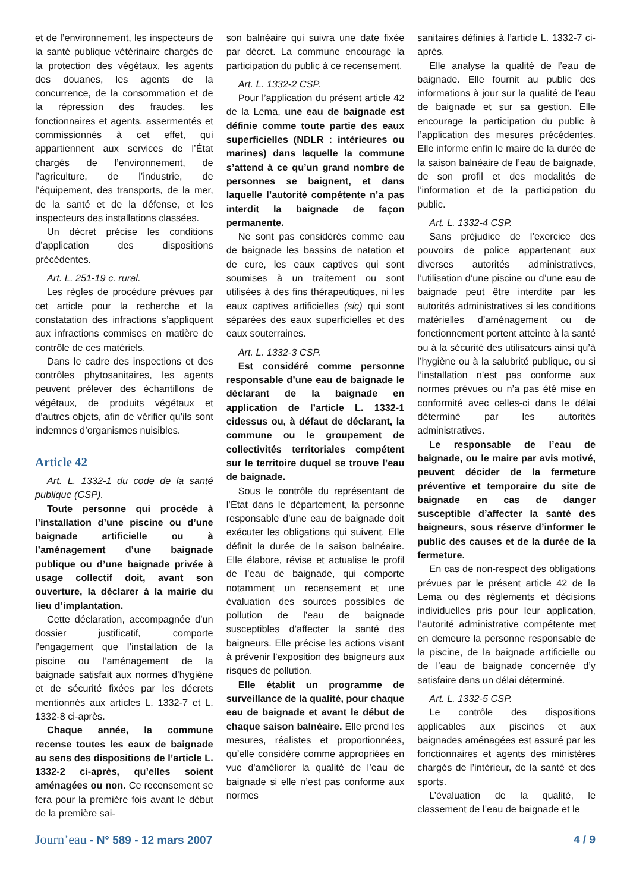et de l’environnement, les inspecteurs de la santé publique vétérinaire chargés de la protection des végétaux, les agents des douanes, les agents de la concurrence, de la consommation et de la répression des fraudes, les fonctionnaires et agents, assermentés et commissionnés à cet effet, qui appartiennent aux services de l’État chargés de l’environnement, de l’agriculture, de l’industrie, de l’équipement, des transports, de la mer, de la santé et de la défense, et les inspecteurs des installations classées.
Un décret précise les conditions d’application des dispositions précédentes.
Art. L. 251-19 c. rural.
Les règles de procédure prévues par cet article pour la recherche et la constatation des infractions s’appliquent aux infractions commises en matière de contrôle de ces matériels.
Dans le cadre des inspections et des contrôles phytosanitaires, les agents peuvent prélever des échantillons de végétaux, de produits végétaux et d’autres objets, afin de vérifier qu’ils sont indemnes d’organismes nuisibles.
Article 42
Art. L. 1332-1 du code de la santé publique (CSP).
Toute personne qui procède à l’installation d’une piscine ou d’une baignade artificielle ou à l’aménagement d’une baignade publique ou d’une baignade privée à usage collectif doit, avant son ouverture, la déclarer à la mairie du lieu d’implantation.
Cette déclaration, accompagnée d’un dossier justificatif, comporte l’engagement que l’installation de la piscine ou l’aménagement de la baignade satisfait aux normes d’hygiène et de sécurité fixées par les décrets mentionnés aux articles L. 1332-7 et L. 1332-8 ci-après.
Chaque année, la commune recense toutes les eaux de baignade au sens des dispositions de l’article L. 1332-2 ci-après, qu’elles soient aménagées ou non. Ce recensement se fera pour la première fois avant le début de la première sai-
son balnéaire qui suivra une date fixée par décret. La commune encourage la participation du public à ce recensement.
Art. L. 1332-2 CSP.
Pour l’application du présent article 42 de la Lema, une eau de baignade est définie comme toute partie des eaux superficielles (NDLR : intérieures ou marines) dans laquelle la commune s’attend à ce qu’un grand nombre de personnes se baignent, et dans laquelle l’autorité compétente n’a pas interdit la baignade de façon permanente.
Ne sont pas considérés comme eau de baignade les bassins de natation et de cure, les eaux captives qui sont soumises à un traitement ou sont utilisées à des fins thérapeutiques, ni les eaux captives artificielles (sic) qui sont séparées des eaux superficielles et des eaux souterraines.
Art. L. 1332-3 CSP.
Est considéré comme personne responsable d’une eau de baignade le déclarant de la baignade en application de l’article L. 1332-1 cidessus ou, à défaut de déclarant, la commune ou le groupement de collectivités territoriales compétent sur le territoire duquel se trouve l’eau de baignade.
Sous le contrôle du représentant de l’État dans le département, la personne responsable d’une eau de baignade doit exécuter les obligations qui suivent. Elle définit la durée de la saison balnéaire. Elle élabore, révise et actualise le profil de l’eau de baignade, qui comporte notamment un recensement et une évaluation des sources possibles de pollution de l’eau de baignade susceptibles d’affecter la santé des baigneurs. Elle précise les actions visant à prévenir l’exposition des baigneurs aux risques de pollution.
Elle établit un programme de surveillance de la qualité, pour chaque eau de baignade et avant le début de chaque saison balnéaire. Elle prend les mesures, réalistes et proportionnées, qu’elle considère comme appropriées en vue d’améliorer la qualité de l’eau de baignade si elle n’est pas conforme aux normes
sanitaires définies à l’article L. 1332-7 ci-après.
Elle analyse la qualité de l’eau de baignade. Elle fournit au public des informations à jour sur la qualité de l’eau de baignade et sur sa gestion. Elle encourage la participation du public à l’application des mesures précédentes. Elle informe enfin le maire de la durée de la saison balnéaire de l’eau de baignade, de son profil et des modalités de l’information et de la participation du public.
Art. L. 1332-4 CSP.
Sans préjudice de l’exercice des pouvoirs de police appartenant aux diverses autorités administratives, l’utilisation d’une piscine ou d’une eau de baignade peut être interdite par les autorités administratives si les conditions matérielles d’aménagement ou de fonctionnement portent atteinte à la santé ou à la sécurité des utilisateurs ainsi qu’à l’hygiène ou à la salubrité publique, ou si l’installation n’est pas conforme aux normes prévues ou n’a pas été mise en conformité avec celles-ci dans le délai déterminé par les autorités administratives.
Le responsable de l’eau de baignade, ou le maire par avis motivé, peuvent décider de la fermeture préventive et temporaire du site de baignade en cas de danger susceptible d’affecter la santé des baigneurs, sous réserve d’informer le public des causes et de la durée de la fermeture.
En cas de non-respect des obligations prévues par le présent article 42 de la Lema ou des règlements et décisions individuelles pris pour leur application, l’autorité administrative compétente met en demeure la personne responsable de la piscine, de la baignade artificielle ou de l’eau de baignade concernée d’y satisfaire dans un délai déterminé.
Art. L. 1332-5 CSP.
Le contrôle des dispositions applicables aux piscines et aux baignades aménagées est assuré par les fonctionnaires et agents des ministères chargés de l’intérieur, de la santé et des sports.
L’évaluation de la qualité, le classement de l’eau de baignade et le
Journ’eau - N° 589 - 12 mars 2007
4 / 9